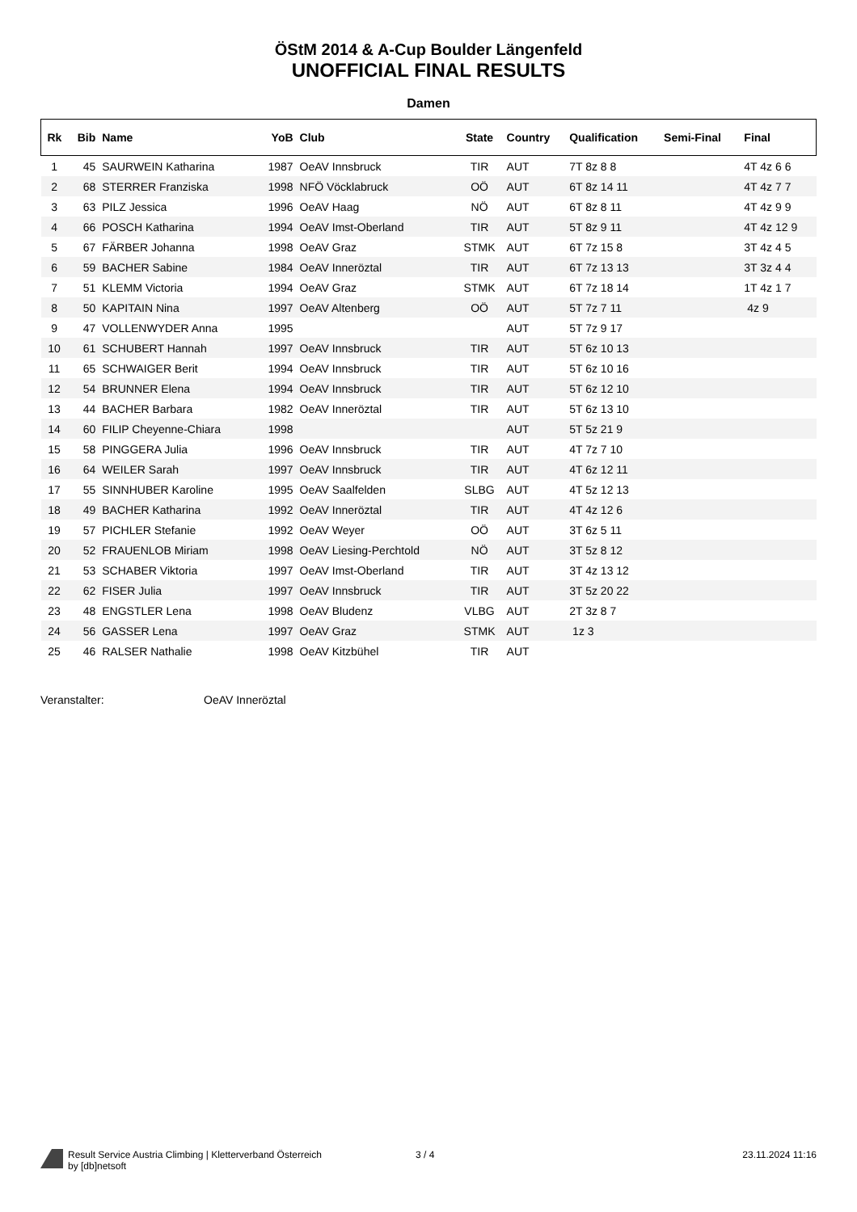ÖStM 2014 & A-Cup Boulder Längenfeld
UNOFFICIAL FINAL RESULTS
Damen
| Rk | Bib | Name | YoB | Club | State | Country | Qualification | Semi-Final | Final |
| --- | --- | --- | --- | --- | --- | --- | --- | --- | --- |
| 1 | 45 | SAURWEIN Katharina | 1987 | OeAV Innsbruck | TIR | AUT | 7T 8z 8 8 | | 4T 4z 6 6 |
| 2 | 68 | STERRER Franziska | 1998 | NFÖ Vöcklabruck | OÖ | AUT | 6T 8z 14 11 | | 4T 4z 7 7 |
| 3 | 63 | PILZ Jessica | 1996 | OeAV Haag | NÖ | AUT | 6T 8z 8 11 | | 4T 4z 9 9 |
| 4 | 66 | POSCH Katharina | 1994 | OeAV Imst-Oberland | TIR | AUT | 5T 8z 9 11 | | 4T 4z 12 9 |
| 5 | 67 | FÄRBER Johanna | 1998 | OeAV Graz | STMK | AUT | 6T 7z 15 8 | | 3T 4z 4 5 |
| 6 | 59 | BACHER Sabine | 1984 | OeAV Inneröztal | TIR | AUT | 6T 7z 13 13 | | 3T 3z 4 4 |
| 7 | 51 | KLEMM Victoria | 1994 | OeAV Graz | STMK | AUT | 6T 7z 18 14 | | 1T 4z 1 7 |
| 8 | 50 | KAPITAIN Nina | 1997 | OeAV Altenberg | OÖ | AUT | 5T 7z 7 11 | | 4z 9 |
| 9 | 47 | VOLLENWYDER Anna | 1995 | | | AUT | 5T 7z 9 17 | | |
| 10 | 61 | SCHUBERT Hannah | 1997 | OeAV Innsbruck | TIR | AUT | 5T 6z 10 13 | | |
| 11 | 65 | SCHWAIGER Berit | 1994 | OeAV Innsbruck | TIR | AUT | 5T 6z 10 16 | | |
| 12 | 54 | BRUNNER Elena | 1994 | OeAV Innsbruck | TIR | AUT | 5T 6z 12 10 | | |
| 13 | 44 | BACHER Barbara | 1982 | OeAV Inneröztal | TIR | AUT | 5T 6z 13 10 | | |
| 14 | 60 | FILIP Cheyenne-Chiara | 1998 | | | AUT | 5T 5z 21 9 | | |
| 15 | 58 | PINGGERA Julia | 1996 | OeAV Innsbruck | TIR | AUT | 4T 7z 7 10 | | |
| 16 | 64 | WEILER Sarah | 1997 | OeAV Innsbruck | TIR | AUT | 4T 6z 12 11 | | |
| 17 | 55 | SINNHUBER Karoline | 1995 | OeAV Saalfelden | SLBG | AUT | 4T 5z 12 13 | | |
| 18 | 49 | BACHER Katharina | 1992 | OeAV Inneröztal | TIR | AUT | 4T 4z 12 6 | | |
| 19 | 57 | PICHLER Stefanie | 1992 | OeAV Weyer | OÖ | AUT | 3T 6z 5 11 | | |
| 20 | 52 | FRAUENLOB Miriam | 1998 | OeAV Liesing-Perchtold | NÖ | AUT | 3T 5z 8 12 | | |
| 21 | 53 | SCHABER Viktoria | 1997 | OeAV Imst-Oberland | TIR | AUT | 3T 4z 13 12 | | |
| 22 | 62 | FISER Julia | 1997 | OeAV Innsbruck | TIR | AUT | 3T 5z 20 22 | | |
| 23 | 48 | ENGSTLER Lena | 1998 | OeAV Bludenz | VLBG | AUT | 2T 3z 8 7 | | |
| 24 | 56 | GASSER Lena | 1997 | OeAV Graz | STMK | AUT | 1z 3 | | |
| 25 | 46 | RALSER Nathalie | 1998 | OeAV Kitzbühel | TIR | AUT | | | |
Veranstalter: OeAV Inneröztal
Result Service Austria Climbing | Kletterverband Österreich
by [db]netsoft
3 / 4 23.11.2024 11:16